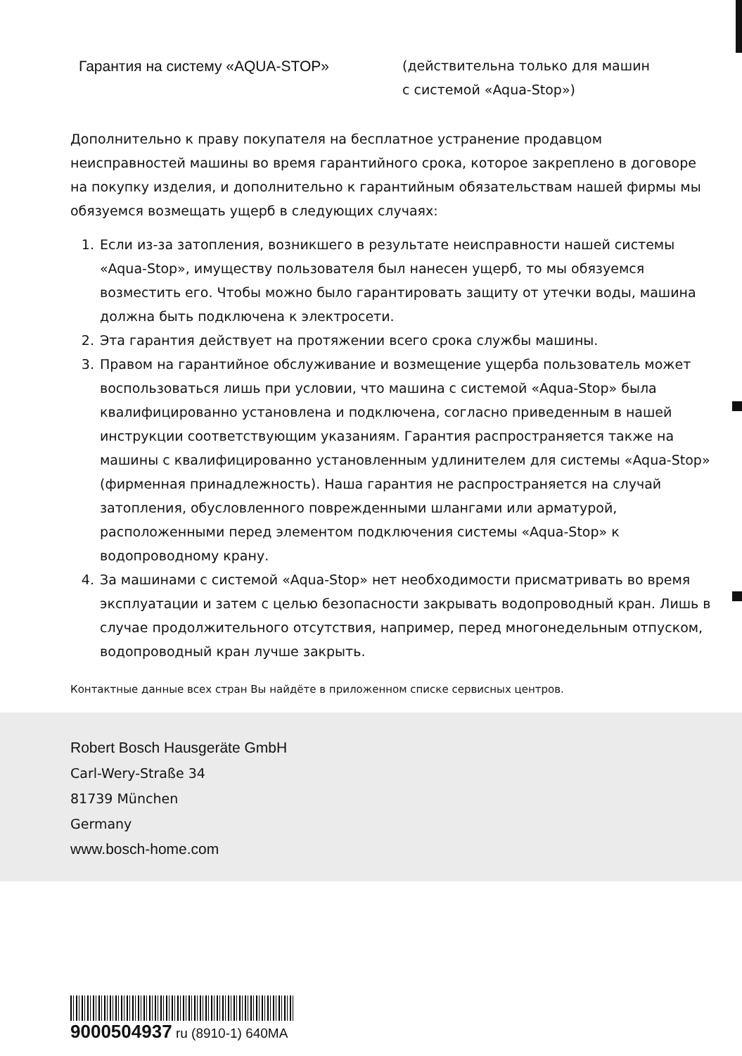Гарантия на систему «AQUA-STOP»
(действительна только для машин
с системой «Aqua-Stop»)
Дополнительно к праву покупателя на бесплатное устранение продавцом неисправностей машины во время гарантийного срока, которое закреплено в договоре на покупку изделия, и дополнительно к гарантийным обязательствам нашей фирмы мы обязуемся возмещать ущерб в следующих случаях:
1. Если из-за затопления, возникшего в результате неисправности нашей системы «Aqua-Stop», имуществу пользователя был нанесен ущерб, то мы обязуемся возместить его. Чтобы можно было гарантировать защиту от утечки воды, машина должна быть подключена к электросети.
2. Эта гарантия действует на протяжении всего срока службы машины.
3. Правом на гарантийное обслуживание и возмещение ущерба пользователь может воспользоваться лишь при условии, что машина с системой «Aqua-Stop» была квалифицированно установлена и подключена, согласно приведенным в нашей инструкции соответствующим указаниям. Гарантия распространяется также на машины с квалифицированно установленным удлинителем для системы «Aqua-Stop» (фирменная принадлежность). Наша гарантия не распространяется на случай затопления, обусловленного поврежденными шлангами или арматурой, расположенными перед элементом подключения системы «Aqua-Stop» к водопроводному крану.
4. За машинами с системой «Aqua-Stop» нет необходимости присматривать во время эксплуатации и затем с целью безопасности закрывать водопроводный кран. Лишь в случае продолжительного отсутствия, например, перед многонедельным отпуском, водопроводный кран лучше закрыть.
Контактные данные всех стран Вы найдёте в приложенном списке сервисных центров.
Robert Bosch Hausgeräte GmbH
Carl-Wery-Straße 34
81739 München
Germany
www.bosch-home.com
9000504937 ru (8910-1) 640MA